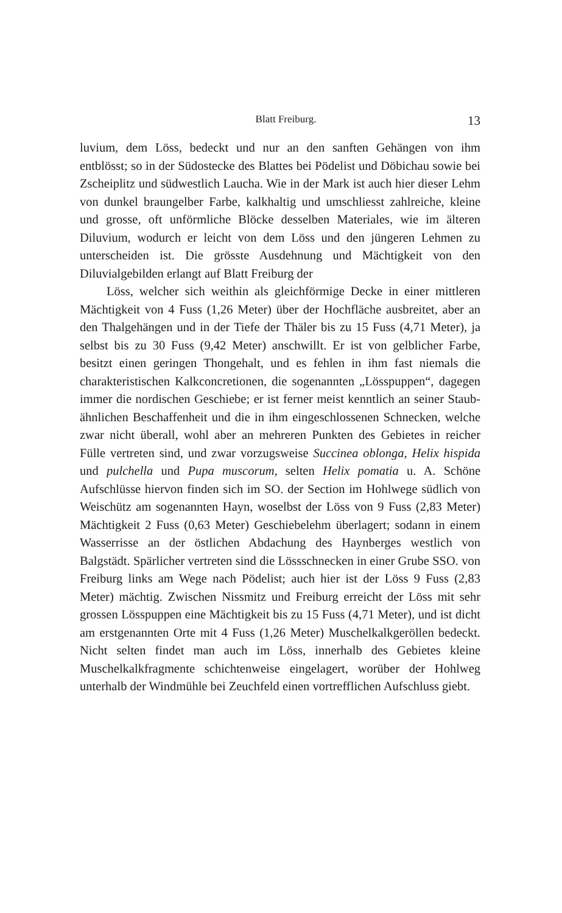Blatt Freiburg. 13
luvium, dem Löss, bedeckt und nur an den sanften Gehängen von ihm entblösst; so in der Südostecke des Blattes bei Pödelist und Döbichau sowie bei Zscheiplitz und südwestlich Laucha. Wie in der Mark ist auch hier dieser Lehm von dunkel braungelber Farbe, kalkhaltig und umschliesst zahlreiche, kleine und grosse, oft unförmliche Blöcke desselben Materiales, wie im älteren Diluvium, wodurch er leicht von dem Löss und den jüngeren Lehmen zu unterscheiden ist. Die grösste Ausdehnung und Mächtigkeit von den Diluvialgebilden erlangt auf Blatt Freiburg der
Löss, welcher sich weithin als gleichförmige Decke in einer mittleren Mächtigkeit von 4 Fuss (1,26 Meter) über der Hochfläche ausbreitet, aber an den Thalgehängen und in der Tiefe der Thäler bis zu 15 Fuss (4,71 Meter), ja selbst bis zu 30 Fuss (9,42 Meter) anschwillt. Er ist von gelblicher Farbe, besitzt einen geringen Thongehalt, und es fehlen in ihm fast niemals die charakteristischen Kalkconcretionen, die sogenannten „Lösspuppen“, dagegen immer die nordischen Geschiebe; er ist ferner meist kenntlich an seiner Staub-ähnlichen Beschaffenheit und die in ihm eingeschlossenen Schnecken, welche zwar nicht überall, wohl aber an mehreren Punkten des Gebietes in reicher Fülle vertreten sind, und zwar vorzugsweise Succinea oblonga, Helix hispida und pulchella und Pupa muscorum, selten Helix pomatia u. A. Schöne Aufschlüsse hiervon finden sich im SO. der Section im Hohlwege südlich von Weischütz am sogenannten Hayn, woselbst der Löss von 9 Fuss (2,83 Meter) Mächtigkeit 2 Fuss (0,63 Meter) Geschiebelehm überlagert; sodann in einem Wasserrisse an der östlichen Abdachung des Haynberges westlich von Balgstädt. Spärlicher vertreten sind die Lössschnecken in einer Grube SSO. von Freiburg links am Wege nach Pödelist; auch hier ist der Löss 9 Fuss (2,83 Meter) mächtig. Zwischen Nissmitz und Freiburg erreicht der Löss mit sehr grossen Lösspuppen eine Mächtigkeit bis zu 15 Fuss (4,71 Meter), und ist dicht am erstgenannten Orte mit 4 Fuss (1,26 Meter) Muschelkalkgeröllen bedeckt. Nicht selten findet man auch im Löss, innerhalb des Gebietes kleine Muschelkalkfragmente schichtenweise eingelagert, worüber der Hohlweg unterhalb der Windmühle bei Zeuchfeld einen vortrefflichen Aufschluss giebt.